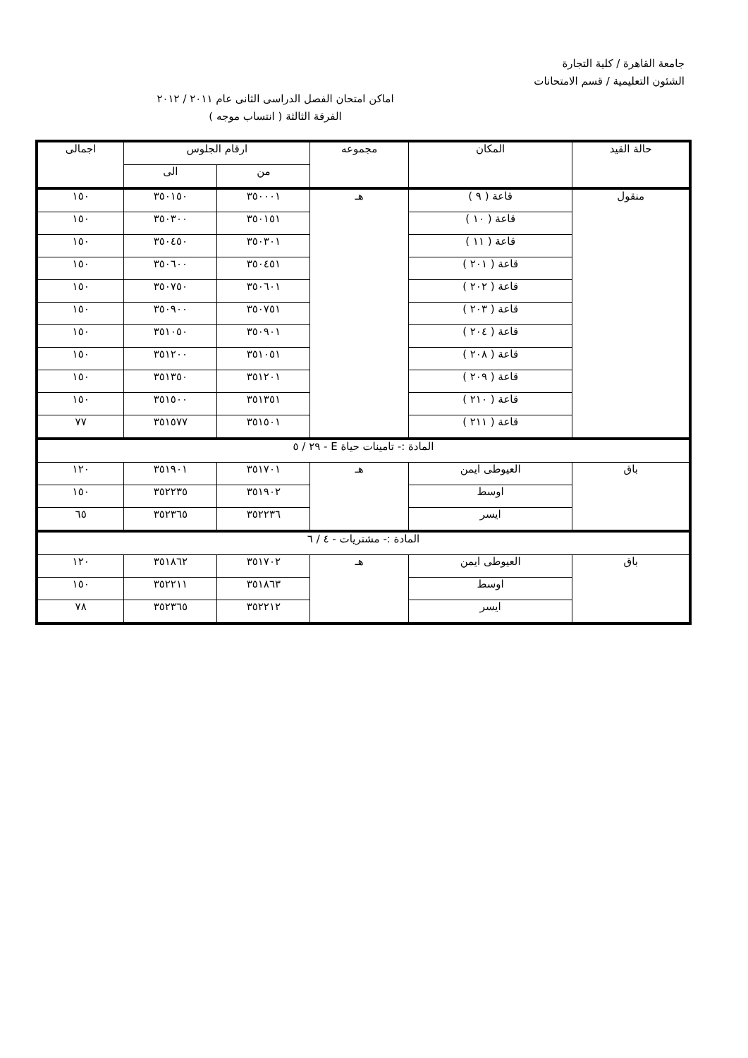جامعة القاهرة / كلية التجارة
الشئون التعليمية / قسم الامتحانات
اماكن امتحان الفصل الدراسى الثانى عام ٢٠١١ / ٢٠١٢
الفرقة الثالثة ( انتساب موجه )
| حالة القيد | المكان | مجموعه | ارقام الجلوس | | اجمالى |
| --- | --- | --- | --- | --- | --- |
| | | | من | الى | |
| منقول | قاعة ( ٩ ) | هـ | ٣٥٠٠٠١ | ٣٥٠١٥٠ | ١٥٠ |
| | قاعة ( ١٠ ) | | ٣٥٠١٥١ | ٣٥٠٣٠٠ | ١٥٠ |
| | قاعة ( ١١ ) | | ٣٥٠٣٠١ | ٣٥٠٤٥٠ | ١٥٠ |
| | قاعة ( ٢٠١ ) | | ٣٥٠٤٥١ | ٣٥٠٦٠٠ | ١٥٠ |
| | قاعة ( ٢٠٢ ) | | ٣٥٠٦٠١ | ٣٥٠٧٥٠ | ١٥٠ |
| | قاعة ( ٢٠٣ ) | | ٣٥٠٧٥١ | ٣٥٠٩٠٠ | ١٥٠ |
| | قاعة ( ٢٠٤ ) | | ٣٥٠٩٠١ | ٣٥١٠٥٠ | ١٥٠ |
| | قاعة ( ٢٠٨ ) | | ٣٥١٠٥١ | ٣٥١٢٠٠ | ١٥٠ |
| | قاعة ( ٢٠٩ ) | | ٣٥١٢٠١ | ٣٥١٣٥٠ | ١٥٠ |
| | قاعة ( ٢١٠ ) | | ٣٥١٣٥١ | ٣٥١٥٠٠ | ١٥٠ |
| | قاعة ( ٢١١ ) | | ٣٥١٥٠١ | ٣٥١٥٧٧ | ٧٧ |
| المادة :- تامينات حياة E - ٢٩ / ٥ | | | | | |
| باق | العيوطى ايمن | هـ | ٣٥١٧٠١ | ٣٥١٩٠١ | ١٢٠ |
| | اوسط | | ٣٥١٩٠٢ | ٣٥٢٢٣٥ | ١٥٠ |
| | ايسر | | ٣٥٢٢٣٦ | ٣٥٢٣٦٥ | ٦٥ |
| المادة :- مشتريات - ٤ / ٦ | | | | | |
| باق | العيوطى ايمن | هـ | ٣٥١٧٠٢ | ٣٥١٨٦٢ | ١٢٠ |
| | اوسط | | ٣٥١٨٦٣ | ٣٥٢٢١١ | ١٥٠ |
| | ايسر | | ٣٥٢٢١٢ | ٣٥٢٣٦٥ | ٧٨ |